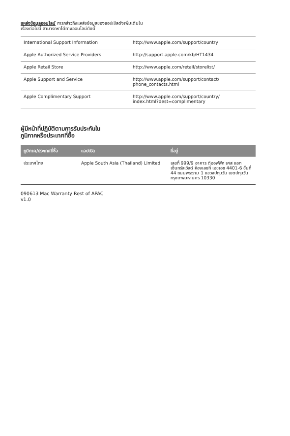แหล่งข้อมูลออนไลน์ การกล่าวถึงแหล่งข้อมูลของแอปเปิลดังเพิ่มเติมในเรื่องต่อไปนี้ สามารถหาได้ทางออนไลน์ดังนี้
| International Support Information | http://www.apple.com/support/country |
| Apple Authorized Service Providers | http://support.apple.com/kb/HT1434 |
| Apple Retail Store | http://www.apple.com/retail/storelist/ |
| Apple Support and Service | http://www.apple.com/support/contact/ phone_contacts.html |
| Apple Complimentary Support | http://www.apple.com/support/country/ index.html?dest=complimentary |
ผู้มีหน้าที่ปฏิบัติตามการรับประกันใน
ภูมิภาคหรือประเทศที่ซื้อ
| ภูมิภาค/ประเทศที่ซื้อ | แอปเปิล | ที่อยู่ |
| --- | --- | --- |
| ประเทศไทย | Apple South Asia (Thailand) Limited | เลขที่ 999/9 อาคาร ดิออฟฟิศ เศส แอท เซ็นทรัลเวิลด์ ห้องเลขที่ เอชเอช 4401-6 ชั้นที่ 44 ถนนพระราม 1 แขวงปทุมวัน เขตปทุมวัน กรุงเทพมหานคร 10330 |
090613 Mac Warranty Rest of APAC
v1.0